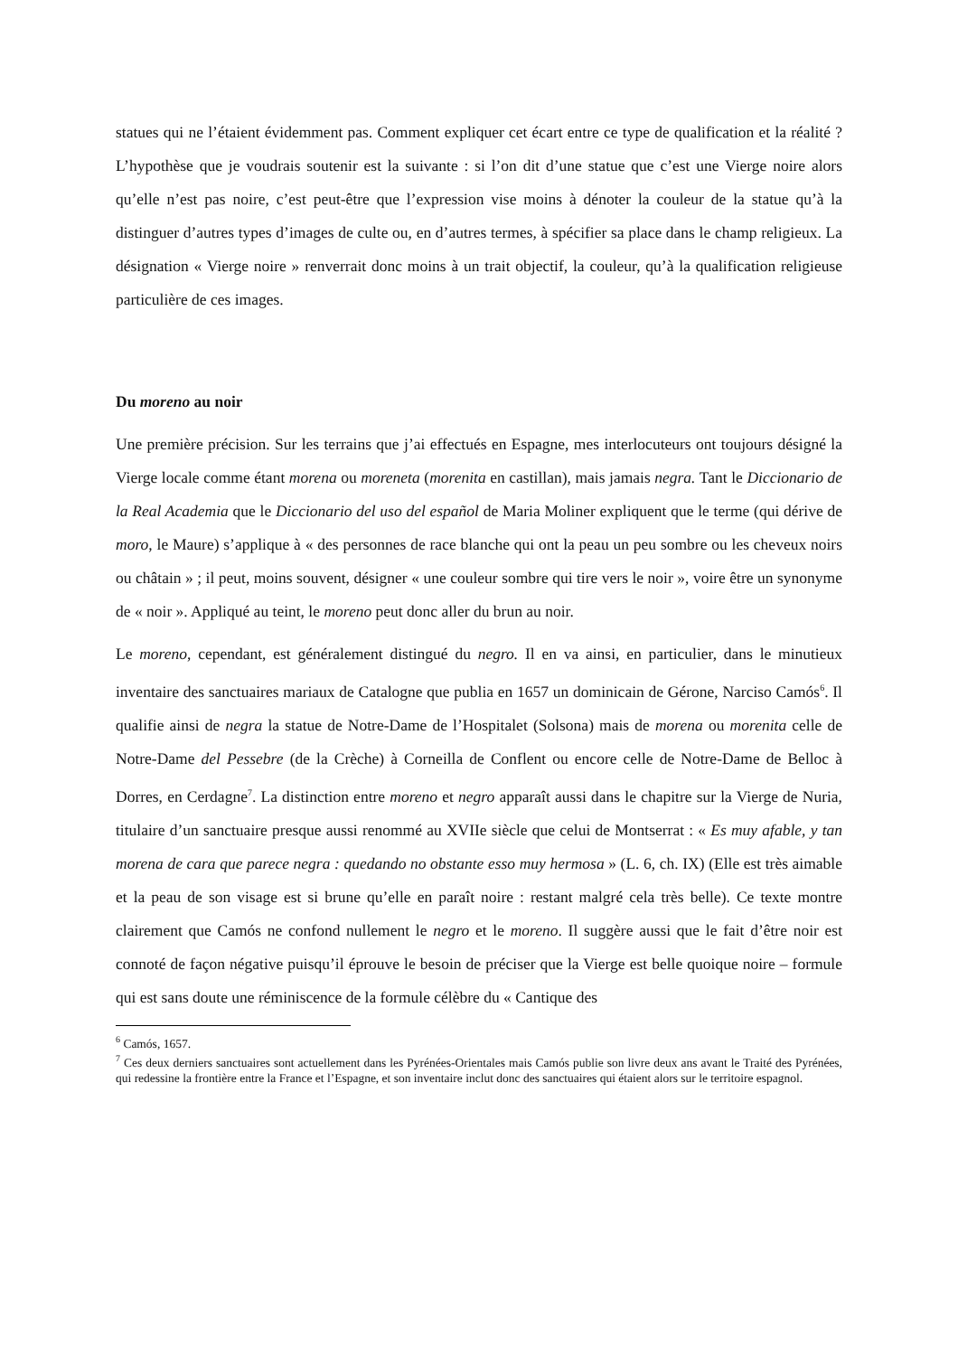statues qui ne l’étaient évidemment pas. Comment expliquer cet écart entre ce type de qualification et la réalité ? L’hypothèse que je voudrais soutenir est la suivante : si l’on dit d’une statue que c’est une Vierge noire alors qu’elle n’est pas noire, c’est peut-être que l’expression vise moins à dénoter la couleur de la statue qu’à la distinguer d’autres types d’images de culte ou, en d’autres termes, à spécifier sa place dans le champ religieux. La désignation « Vierge noire » renverrait donc moins à un trait objectif, la couleur, qu’à la qualification religieuse particulière de ces images.
Du moreno au noir
Une première précision. Sur les terrains que j’ai effectués en Espagne, mes interlocuteurs ont toujours désigné la Vierge locale comme étant morena ou moreneta (morenita en castillan), mais jamais negra. Tant le Diccionario de la Real Academia que le Diccionario del uso del español de Maria Moliner expliquent que le terme (qui dérive de moro, le Maure) s’applique à « des personnes de race blanche qui ont la peau un peu sombre ou les cheveux noirs ou châtain » ; il peut, moins souvent, désigner « une couleur sombre qui tire vers le noir », voire être un synonyme de « noir ». Appliqué au teint, le moreno peut donc aller du brun au noir.
Le moreno, cependant, est généralement distingué du negro. Il en va ainsi, en particulier, dans le minutieux inventaire des sanctuaires mariaux de Catalogne que publia en 1657 un dominicain de Gérone, Narciso Camós<sup>6</sup>. Il qualifie ainsi de negra la statue de Notre-Dame de l’Hospitalet (Solsona) mais de morena ou morenita celle de Notre-Dame del Pessebre (de la Crèche) à Corneilla de Conflent ou encore celle de Notre-Dame de Belloc à Dorres, en Cerdagne<sup>7</sup>. La distinction entre moreno et negro apparaît aussi dans le chapitre sur la Vierge de Nuria, titulaire d’un sanctuaire presque aussi renommé au XVIIe siècle que celui de Montserrat : « Es muy afable, y tan morena de cara que parece negra : quedando no obstante esso muy hermosa » (L. 6, ch. IX) (Elle est très aimable et la peau de son visage est si brune qu’elle en paraît noire : restant malgré cela très belle). Ce texte montre clairement que Camós ne confond nullement le negro et le moreno. Il suggère aussi que le fait d’être noir est connoté de façon négative puisqu’il éprouve le besoin de préciser que la Vierge est belle quoique noire – formule qui est sans doute une réminiscence de la formule célèbre du « Cantique des
<sup>6</sup> Camós, 1657.
<sup>7</sup> Ces deux derniers sanctuaires sont actuellement dans les Pyrénées-Orientales mais Camós publie son livre deux ans avant le Traité des Pyrénées, qui redessine la frontière entre la France et l’Espagne, et son inventaire inclut donc des sanctuaires qui étaient alors sur le territoire espagnol.